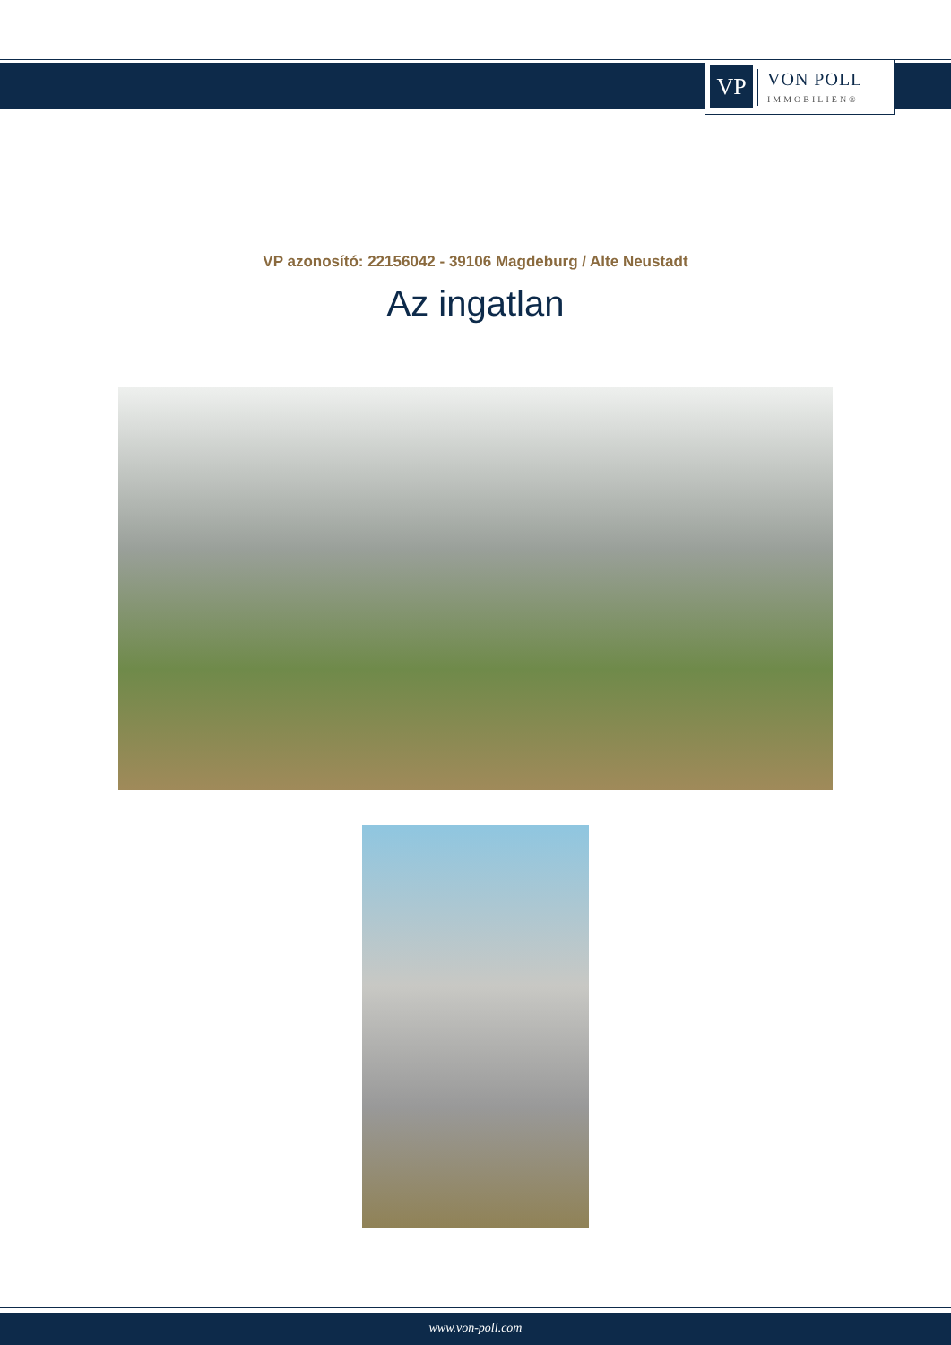VP
VON POLL
IMMOBILIEN®
VP azonosító: 22156042 - 39106 Magdeburg / Alte Neustadt
Az ingatlan
www.von-poll.com